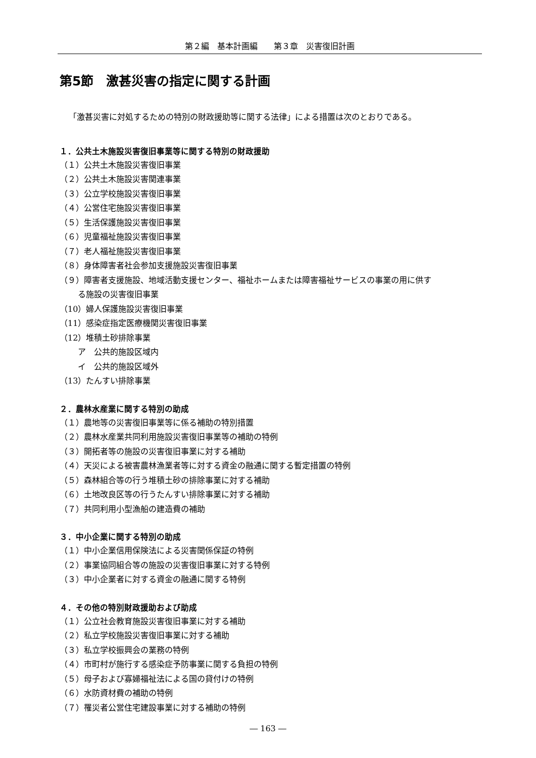第２編　基本計画編　　第３章　災害復旧計画
第5節　激甚災害の指定に関する計画
「激甚災害に対処するための特別の財政援助等に関する法律」による措置は次のとおりである。
１．公共土木施設災害復旧事業等に関する特別の財政援助
（１）公共土木施設災害復旧事業
（２）公共土木施設災害関連事業
（３）公立学校施設災害復旧事業
（４）公営住宅施設災害復旧事業
（５）生活保護施設災害復旧事業
（６）児童福祉施設災害復旧事業
（７）老人福祉施設災害復旧事業
（８）身体障害者社会参加支援施設災害復旧事業
（９）障害者支援施設、地域活動支援センター、福祉ホームまたは障害福祉サービスの事業の用に供す
る施設の災害復旧事業
（10）婦人保護施設災害復旧事業
（11）感染症指定医療機関災害復旧事業
（12）堆積土砂排除事業
ア　公共的施設区域内
イ　公共的施設区域外
（13）たんすい排除事業
２．農林水産業に関する特別の助成
（１）農地等の災害復旧事業等に係る補助の特別措置
（２）農林水産業共同利用施設災害復旧事業等の補助の特例
（３）開拓者等の施設の災害復旧事業に対する補助
（４）天災による被害農林漁業者等に対する資金の融通に関する暫定措置の特例
（５）森林組合等の行う堆積土砂の排除事業に対する補助
（６）土地改良区等の行うたんすい排除事業に対する補助
（７）共同利用小型漁船の建造費の補助
３．中小企業に関する特別の助成
（１）中小企業信用保険法による災害関係保証の特例
（２）事業協同組合等の施設の災害復旧事業に対する特例
（３）中小企業者に対する資金の融通に関する特例
４．その他の特別財政援助および助成
（１）公立社会教育施設災害復旧事業に対する補助
（２）私立学校施設災害復旧事業に対する補助
（３）私立学校振興会の業務の特例
（４）市町村が施行する感染症予防事業に関する負担の特例
（５）母子および寡婦福祉法による国の貸付けの特例
（６）水防資材費の補助の特例
（７）罹災者公営住宅建設事業に対する補助の特例
― 163 ―